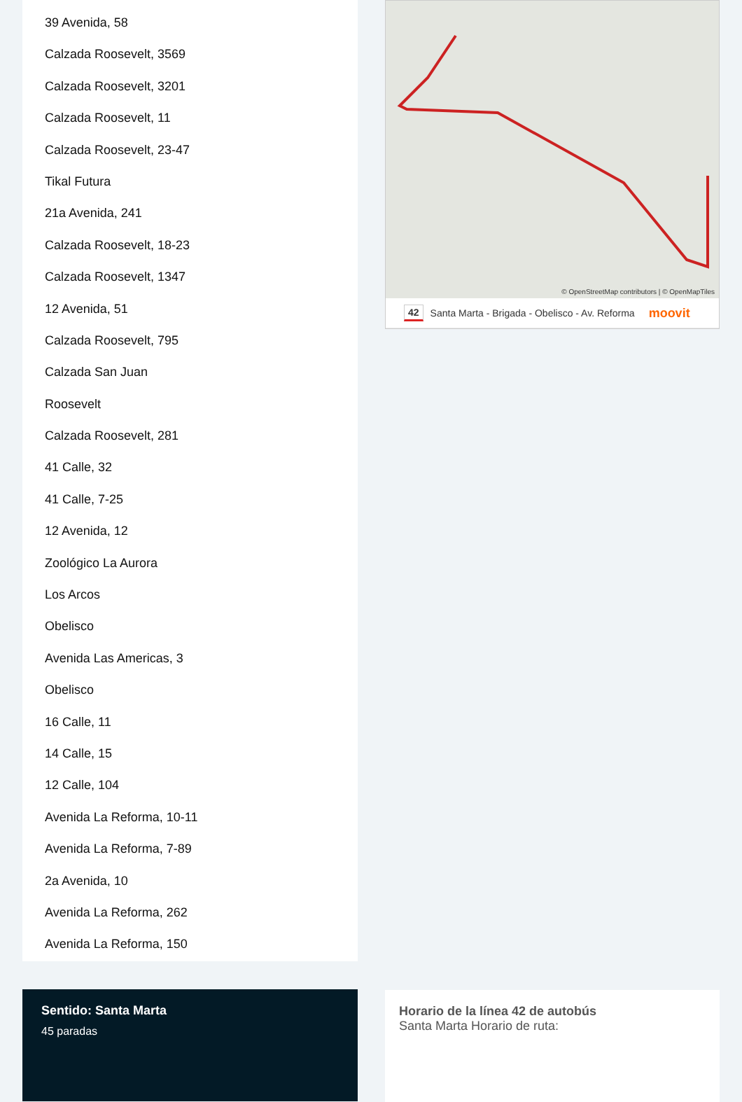39 Avenida, 58
Calzada Roosevelt, 3569
Calzada Roosevelt, 3201
Calzada Roosevelt, 11
Calzada Roosevelt, 23-47
Tikal Futura
21a Avenida, 241
Calzada Roosevelt, 18-23
Calzada Roosevelt, 1347
12 Avenida, 51
Calzada Roosevelt, 795
Calzada San Juan
Roosevelt
Calzada Roosevelt, 281
41 Calle, 32
41 Calle, 7-25
12 Avenida, 12
Zoológico La Aurora
Los Arcos
Obelisco
Avenida Las Americas, 3
Obelisco
16 Calle, 11
14 Calle, 15
12 Calle, 104
Avenida La Reforma, 10-11
Avenida La Reforma, 7-89
2a Avenida, 10
Avenida La Reforma, 262
Avenida La Reforma, 150
Sentido: Santa Marta
45 paradas
© OpenStreetMap contributors | © OpenMapTiles
42 Santa Marta - Brigada - Obelisco - Av. Reforma moovit
Horario de la línea 42 de autobús
Santa Marta Horario de ruta: